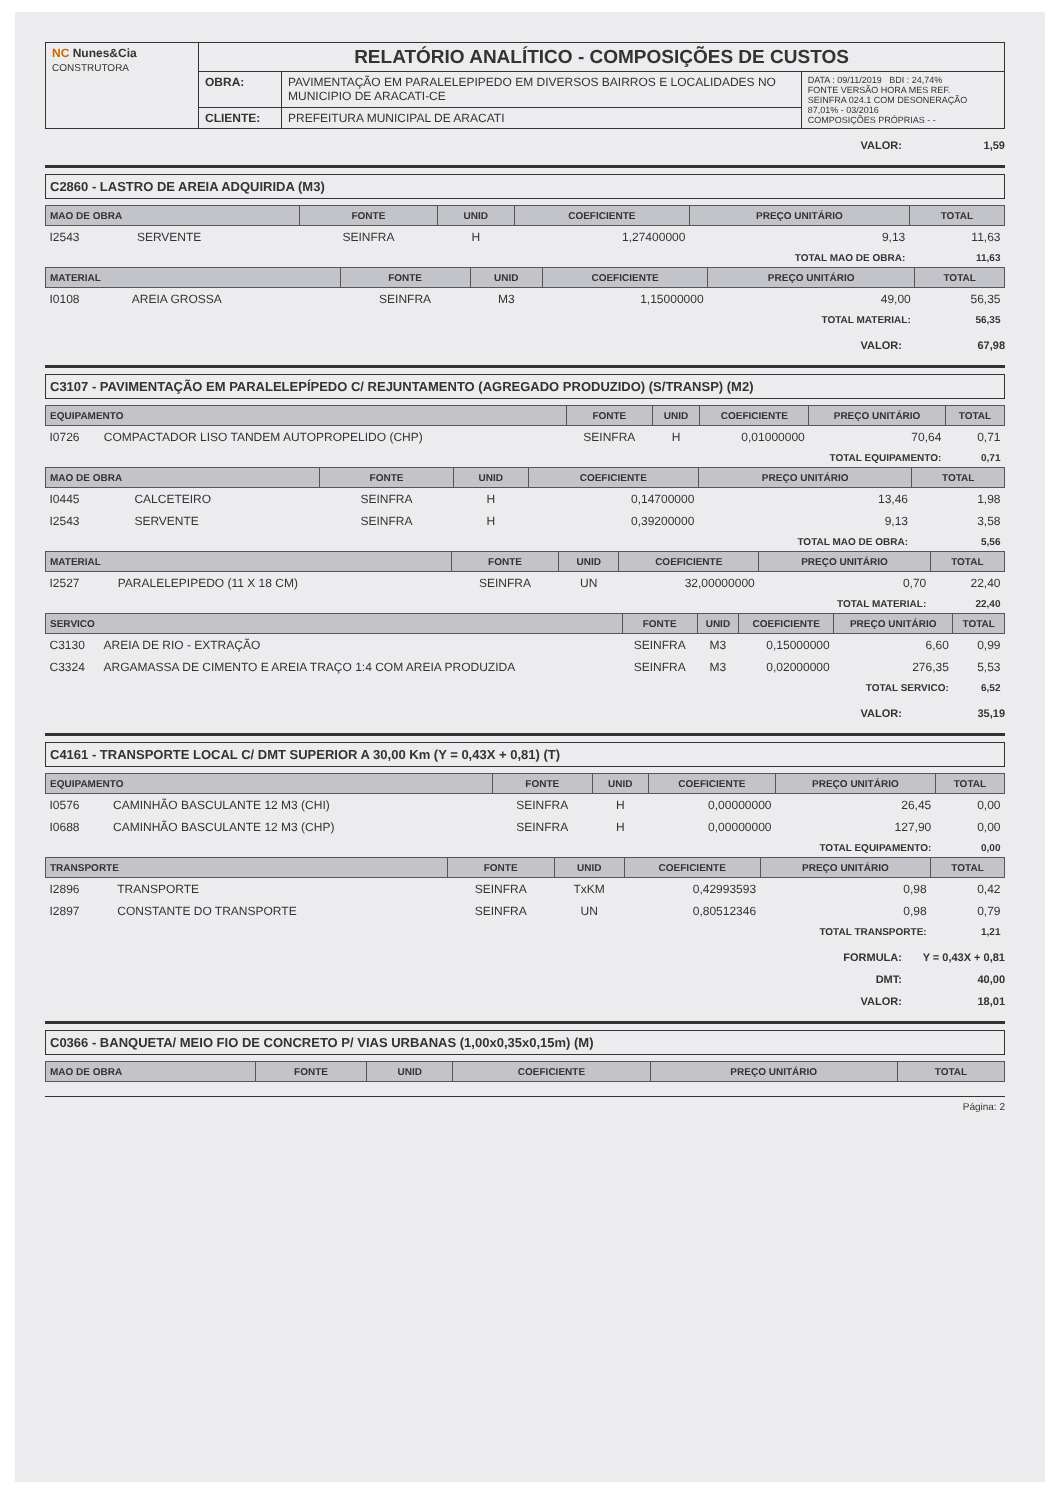| NC Nunes&Cia CONSTRUTORA | RELATÓRIO ANALÍTICO - COMPOSIÇÕES DE CUSTOS | | |
| | OBRA: | PAVIMENTAÇÃO EM PARALELEPIPEDO EM DIVERSOS BAIRROS E LOCALIDADES NO MUNICIPIO DE ARACATI-CE | DATA : 09/11/2019 BDI : 24,74% FONTE VERSÃO HORA MES REF. SEINFRA 024.1 COM DESONERAÇÃO 87,01% - 03/2016 COMPOSIÇÕES PRÓPRIAS - - |
| | CLIENTE: | PREFEITURA MUNICIPAL DE ARACATI | |
VALOR: 1,59
C2860 - LASTRO DE AREIA ADQUIRIDA (M3)
| MAO DE OBRA | | FONTE | UNID | COEFICIENTE | PREÇO UNITÁRIO | TOTAL |
| --- | --- | --- | --- | --- | --- | --- |
| I2543 | SERVENTE | SEINFRA | H | 1,27400000 | 9,13 | 11,63 |
| TOTAL MAO DE OBRA: | | | | | | 11,63 |
| MATERIAL | | FONTE | UNID | COEFICIENTE | PREÇO UNITÁRIO | TOTAL |
| --- | --- | --- | --- | --- | --- | --- |
| I0108 | AREIA GROSSA | SEINFRA | M3 | 1,15000000 | 49,00 | 56,35 |
| TOTAL MATERIAL: | | | | | | 56,35 |
VALOR: 67,98
C3107 - PAVIMENTAÇÃO EM PARALELEPÍPEDO C/ REJUNTAMENTO (AGREGADO PRODUZIDO) (S/TRANSP) (M2)
| EQUIPAMENTO | | FONTE | UNID | COEFICIENTE | PREÇO UNITÁRIO | TOTAL |
| --- | --- | --- | --- | --- | --- | --- |
| I0726 | COMPACTADOR LISO TANDEM AUTOPROPELIDO (CHP) | SEINFRA | H | 0,01000000 | 70,64 | 0,71 |
| TOTAL EQUIPAMENTO: | | | | | | 0,71 |
| MAO DE OBRA | | FONTE | UNID | COEFICIENTE | PREÇO UNITÁRIO | TOTAL |
| --- | --- | --- | --- | --- | --- | --- |
| I0445 | CALCETEIRO | SEINFRA | H | 0,14700000 | 13,46 | 1,98 |
| I2543 | SERVENTE | SEINFRA | H | 0,39200000 | 9,13 | 3,58 |
| TOTAL MAO DE OBRA: | | | | | | 5,56 |
| MATERIAL | | FONTE | UNID | COEFICIENTE | PREÇO UNITÁRIO | TOTAL |
| --- | --- | --- | --- | --- | --- | --- |
| I2527 | PARALELEPIPEDO (11 X 18 CM) | SEINFRA | UN | 32,00000000 | 0,70 | 22,40 |
| TOTAL MATERIAL: | | | | | | 22,40 |
| SERVICO | | FONTE | UNID | COEFICIENTE | PREÇO UNITÁRIO | TOTAL |
| --- | --- | --- | --- | --- | --- | --- |
| C3130 | AREIA DE RIO - EXTRAÇÃO | SEINFRA | M3 | 0,15000000 | 6,60 | 0,99 |
| C3324 | ARGAMASSA DE CIMENTO E AREIA TRAÇO 1:4 COM AREIA PRODUZIDA | SEINFRA | M3 | 0,02000000 | 276,35 | 5,53 |
| TOTAL SERVICO: | | | | | | 6,52 |
VALOR: 35,19
C4161 - TRANSPORTE LOCAL C/ DMT SUPERIOR A 30,00 Km (Y = 0,43X + 0,81) (T)
| EQUIPAMENTO | | FONTE | UNID | COEFICIENTE | PREÇO UNITÁRIO | TOTAL |
| --- | --- | --- | --- | --- | --- | --- |
| I0576 | CAMINHÃO BASCULANTE 12 M3 (CHI) | SEINFRA | H | 0,00000000 | 26,45 | 0,00 |
| I0688 | CAMINHÃO BASCULANTE 12 M3 (CHP) | SEINFRA | H | 0,00000000 | 127,90 | 0,00 |
| TOTAL EQUIPAMENTO: | | | | | | 0,00 |
| TRANSPORTE | | FONTE | UNID | COEFICIENTE | PREÇO UNITÁRIO | TOTAL |
| --- | --- | --- | --- | --- | --- | --- |
| I2896 | TRANSPORTE | SEINFRA | TxKM | 0,42993593 | 0,98 | 0,42 |
| I2897 | CONSTANTE DO TRANSPORTE | SEINFRA | UN | 0,80512346 | 0,98 | 0,79 |
| TOTAL TRANSPORTE: | | | | | | 1,21 |
FORMULA: Y = 0,43X + 0,81
DMT: 40,00
VALOR: 18,01
C0366 - BANQUETA/ MEIO FIO DE CONCRETO P/ VIAS URBANAS (1,00x0,35x0,15m) (M)
| MAO DE OBRA | FONTE | UNID | COEFICIENTE | PREÇO UNITÁRIO | TOTAL |
| --- | --- | --- | --- | --- | --- |
Página: 2